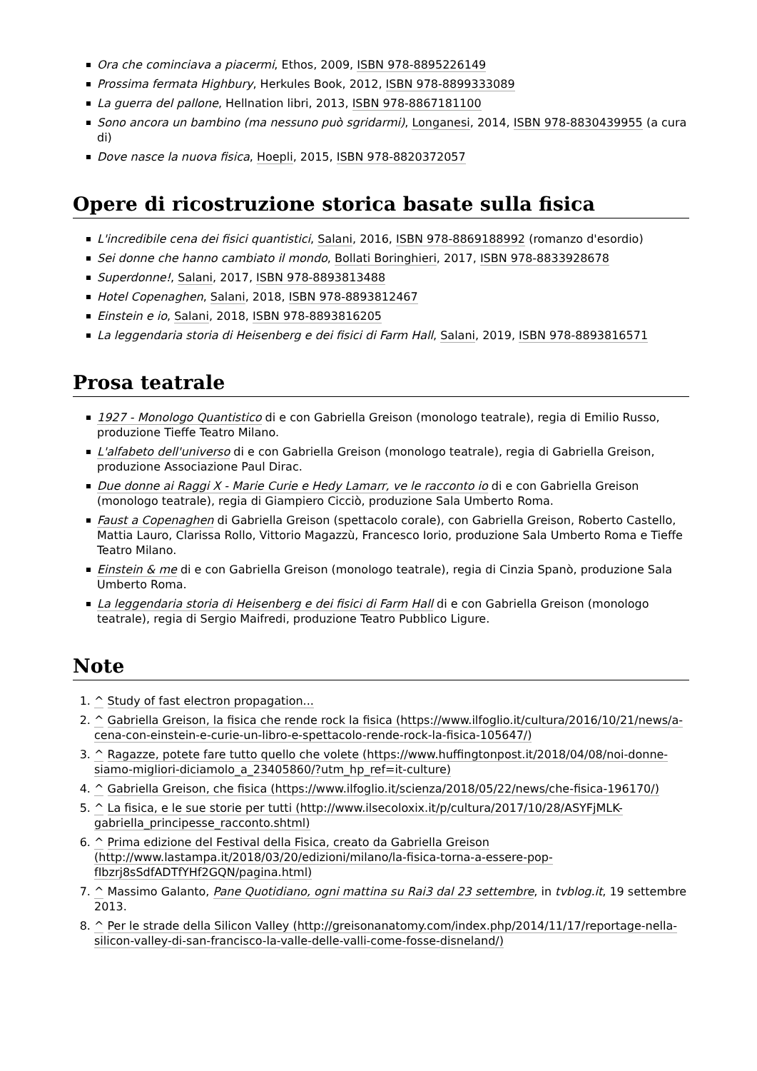Ora che cominciava a piacermi, Ethos, 2009, ISBN 978-8895226149
Prossima fermata Highbury, Herkules Book, 2012, ISBN 978-8899333089
La guerra del pallone, Hellnation libri, 2013, ISBN 978-8867181100
Sono ancora un bambino (ma nessuno può sgridarmi), Longanesi, 2014, ISBN 978-8830439955 (a cura di)
Dove nasce la nuova fisica, Hoepli, 2015, ISBN 978-8820372057
Opere di ricostruzione storica basate sulla fisica
L'incredibile cena dei fisici quantistici, Salani, 2016, ISBN 978-8869188992 (romanzo d'esordio)
Sei donne che hanno cambiato il mondo, Bollati Boringhieri, 2017, ISBN 978-8833928678
Superdonne!, Salani, 2017, ISBN 978-8893813488
Hotel Copenaghen, Salani, 2018, ISBN 978-8893812467
Einstein e io, Salani, 2018, ISBN 978-8893816205
La leggendaria storia di Heisenberg e dei fisici di Farm Hall, Salani, 2019, ISBN 978-8893816571
Prosa teatrale
1927 - Monologo Quantistico di e con Gabriella Greison (monologo teatrale), regia di Emilio Russo, produzione Tieffe Teatro Milano.
L'alfabeto dell'universo di e con Gabriella Greison (monologo teatrale), regia di Gabriella Greison, produzione Associazione Paul Dirac.
Due donne ai Raggi X - Marie Curie e Hedy Lamarr, ve le racconto io di e con Gabriella Greison (monologo teatrale), regia di Giampiero Cicciò, produzione Sala Umberto Roma.
Faust a Copenaghen di Gabriella Greison (spettacolo corale), con Gabriella Greison, Roberto Castello, Mattia Lauro, Clarissa Rollo, Vittorio Magazzù, Francesco Iorio, produzione Sala Umberto Roma e Tieffe Teatro Milano.
Einstein & me di e con Gabriella Greison (monologo teatrale), regia di Cinzia Spanò, produzione Sala Umberto Roma.
La leggendaria storia di Heisenberg e dei fisici di Farm Hall di e con Gabriella Greison (monologo teatrale), regia di Sergio Maifredi, produzione Teatro Pubblico Ligure.
Note
1. ^ Study of fast electron propagation...
2. ^ Gabriella Greison, la fisica che rende rock la fisica (https://www.ilfoglio.it/cultura/2016/10/21/news/a-cena-con-einstein-e-curie-un-libro-e-spettacolo-rende-rock-la-fisica-105647/)
3. ^ Ragazze, potete fare tutto quello che volete (https://www.huffingtonpost.it/2018/04/08/noi-donne-siamo-migliori-diciamolo_a_23405860/?utm_hp_ref=it-culture)
4. ^ Gabriella Greison, che fisica (https://www.ilfoglio.it/scienza/2018/05/22/news/che-fisica-196170/)
5. ^ La fisica, e le sue storie per tutti (http://www.ilsecoloxix.it/p/cultura/2017/10/28/ASYFjMLK-gabriella_principesse_racconto.shtml)
6. ^ Prima edizione del Festival della Fisica, creato da Gabriella Greison (http://www.lastampa.it/2018/03/20/edizioni/milano/la-fisica-torna-a-essere-pop-fIbzrj8sSdfADTfYHf2GQN/pagina.html)
7. ^ Massimo Galanto, Pane Quotidiano, ogni mattina su Rai3 dal 23 settembre, in tvblog.it, 19 settembre 2013.
8. ^ Per le strade della Silicon Valley (http://greisonanatomy.com/index.php/2014/11/17/reportage-nella-silicon-valley-di-san-francisco-la-valle-delle-valli-come-fosse-disneland/)